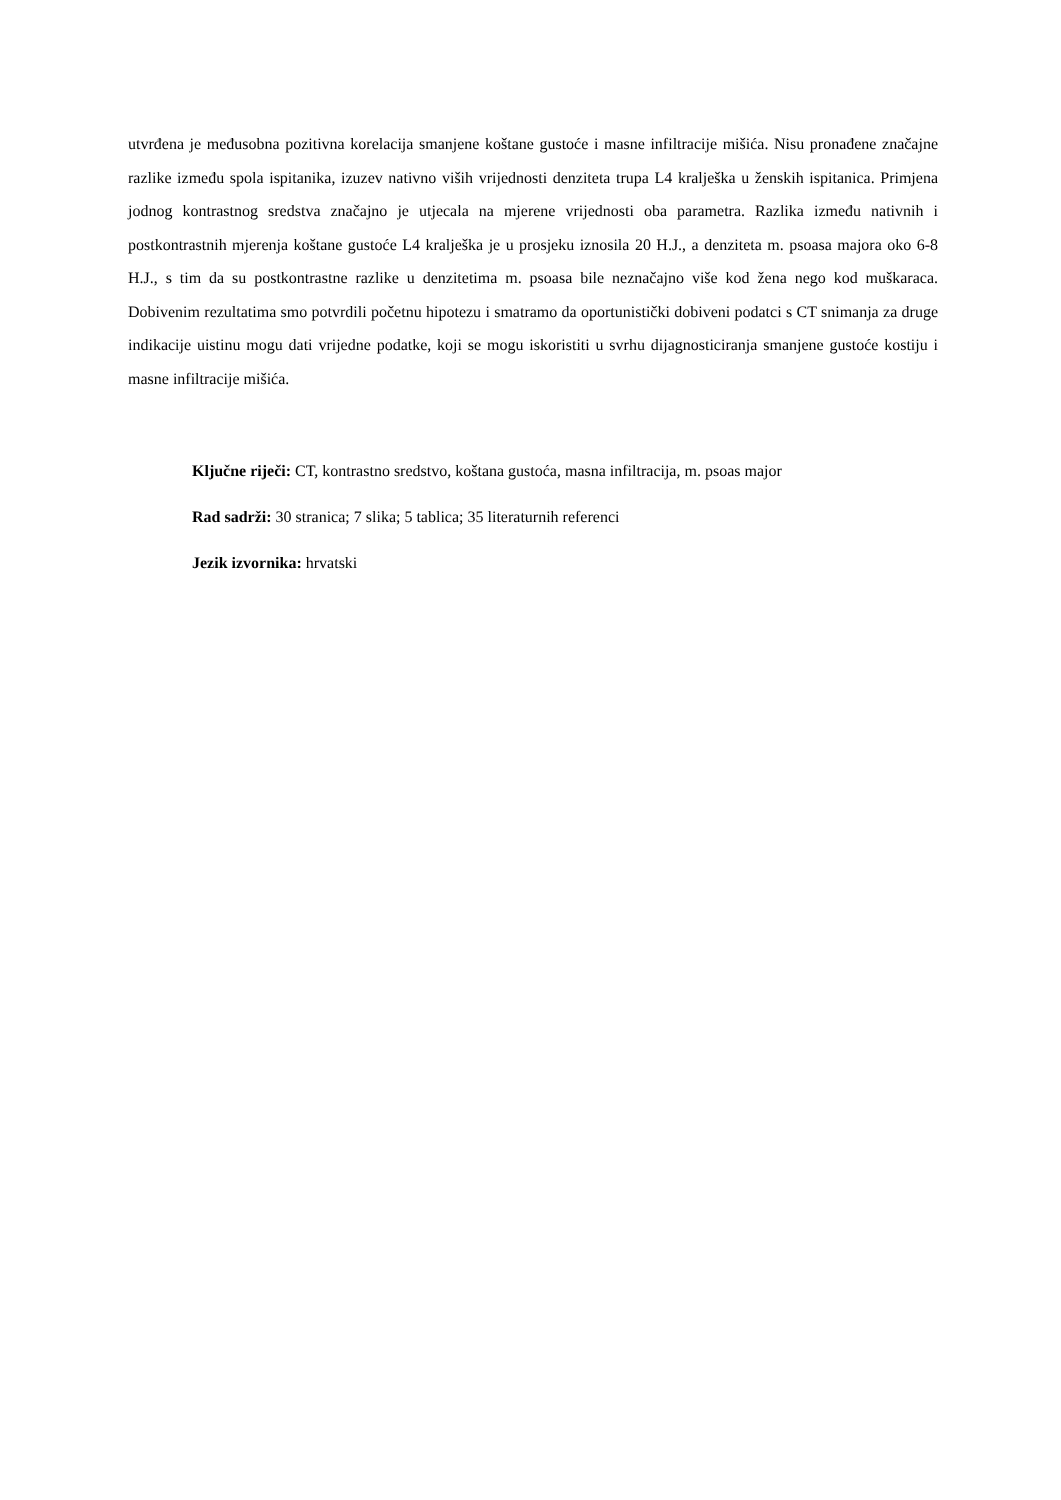utvrđena je međusobna pozitivna korelacija smanjene koštane gustoće i masne infiltracije mišića. Nisu pronađene značajne razlike između spola ispitanika, izuzev nativno viših vrijednosti denziteta trupa L4 kralješka u ženskih ispitanica. Primjena jodnog kontrastnog sredstva značajno je utjecala na mjerene vrijednosti oba parametra. Razlika između nativnih i postkontrastnih mjerenja koštane gustoće L4 kralješka je u prosjeku iznosila 20 H.J., a denziteta m. psoasa majora oko 6-8 H.J., s tim da su postkontrastne razlike u denzitetima m. psoasa bile neznačajno više kod žena nego kod muškaraca. Dobivenim rezultatima smo potvrdili početnu hipotezu i smatramo da oportunistički dobiveni podatci s CT snimanja za druge indikacije uistinu mogu dati vrijedne podatke, koji se mogu iskoristiti u svrhu dijagnosticiranja smanjene gustoće kostiju i masne infiltracije mišića.
Ključne riječi: CT, kontrastno sredstvo, koštana gustoća, masna infiltracija, m. psoas major
Rad sadrži: 30 stranica; 7 slika; 5 tablica; 35 literaturnih referenci
Jezik izvornika: hrvatski